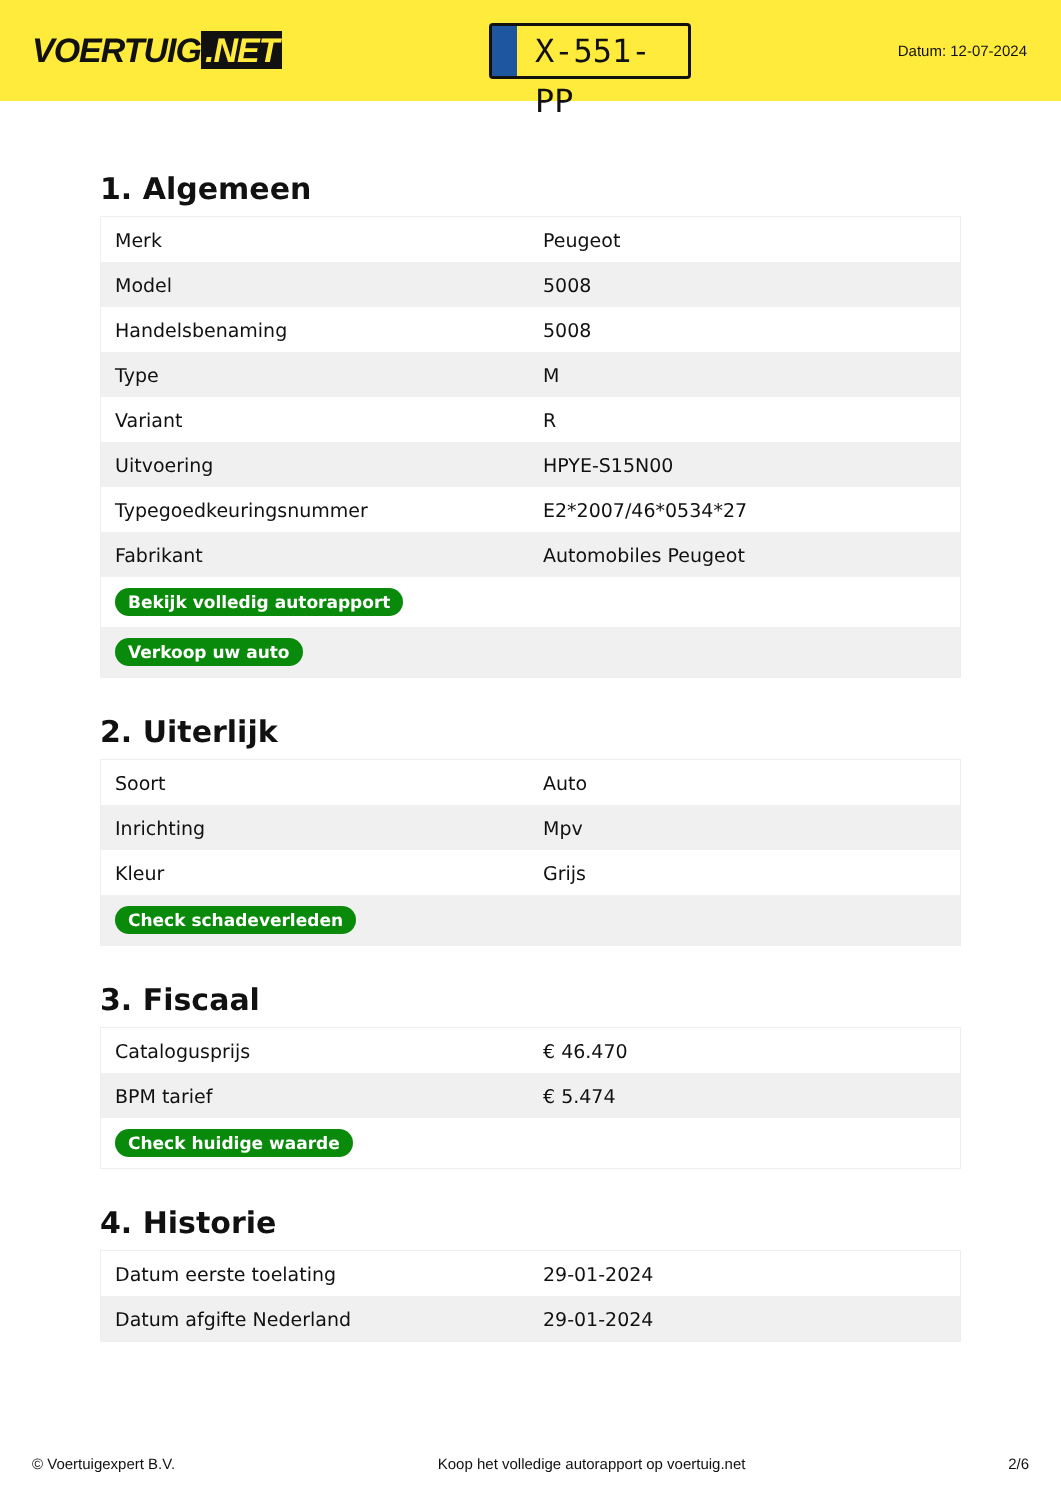VOERTUIG.NET
X-551-PP
Datum: 12-07-2024
1. Algemeen
| Merk | Peugeot |
| Model | 5008 |
| Handelsbenaming | 5008 |
| Type | M |
| Variant | R |
| Uitvoering | HPYE-S15N00 |
| Typegoedkeuringsnummer | E2*2007/46*0534*27 |
| Fabrikant | Automobiles Peugeot |
| Bekijk volledig autorapport | |
| Verkoop uw auto | |
2. Uiterlijk
| Soort | Auto |
| Inrichting | Mpv |
| Kleur | Grijs |
| Check schadeverleden | |
3. Fiscaal
| Catalogusprijs | € 46.470 |
| BPM tarief | € 5.474 |
| Check huidige waarde | |
4. Historie
| Datum eerste toelating | 29-01-2024 |
| Datum afgifte Nederland | 29-01-2024 |
© Voertuigexpert B.V. Koop het volledige autorapport op voertuig.net 2/6